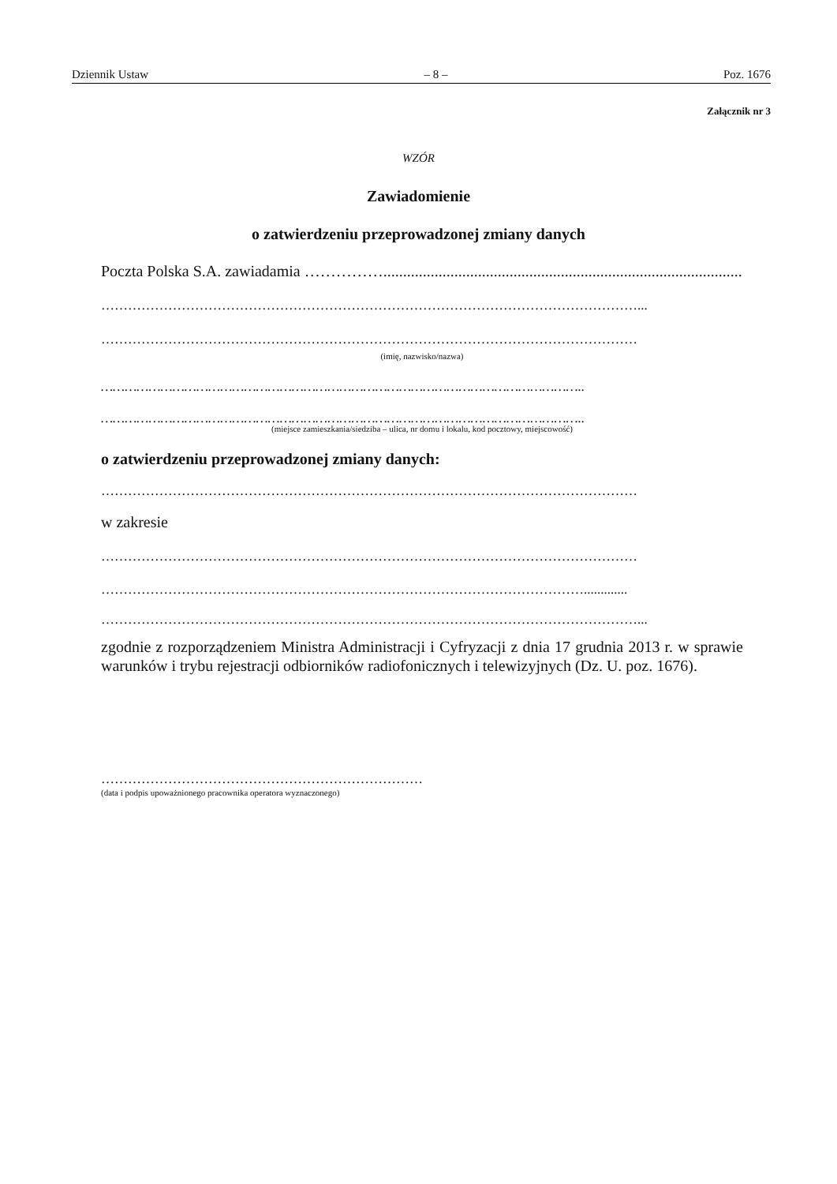Dziennik Ustaw – 8 – Poz. 1676
Załącznik nr 3
WZÓR
Zawiadomienie
o zatwierdzeniu przeprowadzonej zmiany danych
Poczta Polska S.A. zawiadamia ……………..............................................................................................
…………………………………………………………………………………………………………...
…………………………………………………………………………………………………………
(imię, nazwisko/nazwa)
…………………………………………………………………………………………………………..
…………………………………………………………………………………………………………..
(miejsce zamieszkania/siedziba – ulica, nr domu i lokalu, kod pocztowy, miejscowość)
o zatwierdzeniu przeprowadzonej zmiany danych:
…………………………………………………………………………………………………………
w zakresie
…………………………………………………………………………………………………………
……………………………………………………………………………………………….............
…………………………………………………………………………………………………………...
zgodnie z rozporządzeniem Ministra Administracji i Cyfryzacji z dnia 17 grudnia 2013 r. w sprawie warunków i trybu rejestracji odbiorników radiofonicznych i telewizyjnych (Dz. U. poz. 1676).
………………………………………………………………
(data i podpis upoważnionego pracownika operatora wyznaczonego)